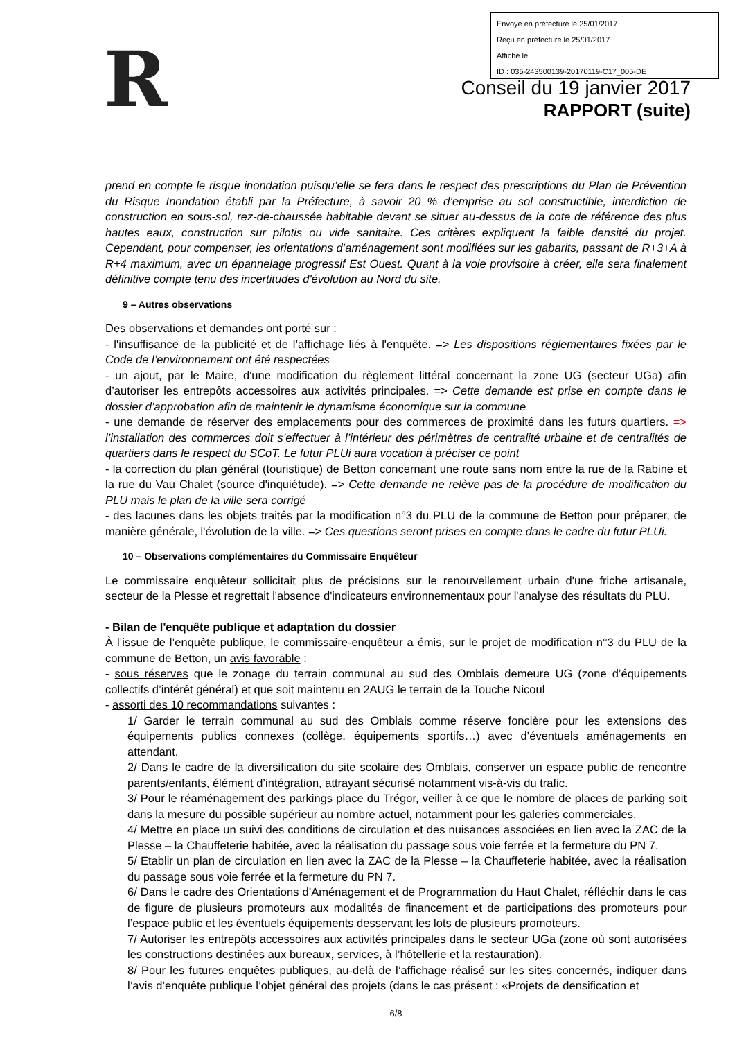Envoyé en préfecture le 25/01/2017
Reçu en préfecture le 25/01/2017
Affiché le
ID : 035-243500139-20170119-C17_005-DE
R
Conseil du 19 janvier 2017
RAPPORT (suite)
prend en compte le risque inondation puisqu’elle se fera dans le respect des prescriptions du Plan de Prévention du Risque Inondation établi par la Préfecture, à savoir 20 % d’emprise au sol constructible, interdiction de construction en sous-sol, rez-de-chaussée habitable devant se situer au-dessus de la cote de référence des plus hautes eaux, construction sur pilotis ou vide sanitaire. Ces critères expliquent la faible densité du projet. Cependant, pour compenser, les orientations d’aménagement sont modifiées sur les gabarits, passant de R+3+A à R+4 maximum, avec un épannelage progressif Est Ouest. Quant à la voie provisoire à créer, elle sera finalement définitive compte tenu des incertitudes d'évolution au Nord du site.
9 – Autres observations
Des observations et demandes ont porté sur :
- l'insuffisance de la publicité et de l’affichage liés à l'enquête. => Les dispositions réglementaires fixées par le Code de l’environnement ont été respectées
- un ajout, par le Maire, d'une modification du règlement littéral concernant la zone UG (secteur UGa) afin d’autoriser les entrepôts accessoires aux activités principales. => Cette demande est prise en compte dans le dossier d’approbation afin de maintenir le dynamisme économique sur la commune
- une demande de réserver des emplacements pour des commerces de proximité dans les futurs quartiers. => l’installation des commerces doit s’effectuer à l’intérieur des périmètres de centralité urbaine et de centralités de quartiers dans le respect du SCoT. Le futur PLUi aura vocation à préciser ce point
- la correction du plan général (touristique) de Betton concernant une route sans nom entre la rue de la Rabine et la rue du Vau Chalet (source d'inquiétude). => Cette demande ne relève pas de la procédure de modification du PLU mais le plan de la ville sera corrigé
- des lacunes dans les objets traités par la modification n°3 du PLU de la commune de Betton pour préparer, de manière générale, l'évolution de la ville. => Ces questions seront prises en compte dans le cadre du futur PLUi.
10 – Observations complémentaires du Commissaire Enquêteur
Le commissaire enquêteur sollicitait plus de précisions sur le renouvellement urbain d'une friche artisanale, secteur de la Plesse et regrettait l'absence d'indicateurs environnementaux pour l'analyse des résultats du PLU.
- Bilan de l'enquête publique et adaptation du dossier
À l’issue de l’enquête publique, le commissaire-enquêteur a émis, sur le projet de modification n°3 du PLU de la commune de Betton, un avis favorable :
- sous réserves que le zonage du terrain communal au sud des Omblais demeure UG (zone d’équipements collectifs d’intérêt général) et que soit maintenu en 2AUG le terrain de la Touche Nicoul
- assorti des 10 recommandations suivantes :
1/ Garder le terrain communal au sud des Omblais comme réserve foncière pour les extensions des équipements publics connexes (collège, équipements sportifs…) avec d’éventuels aménagements en attendant.
2/ Dans le cadre de la diversification du site scolaire des Omblais, conserver un espace public de rencontre parents/enfants, élément d’intégration, attrayant sécurisé notamment vis-à-vis du trafic.
3/ Pour le réaménagement des parkings place du Trégor, veiller à ce que le nombre de places de parking soit dans la mesure du possible supérieur au nombre actuel, notamment pour les galeries commerciales.
4/ Mettre en place un suivi des conditions de circulation et des nuisances associées en lien avec la ZAC de la Plesse – la Chauffeterie habitée, avec la réalisation du passage sous voie ferrée et la fermeture du PN 7.
5/ Etablir un plan de circulation en lien avec la ZAC de la Plesse – la Chauffeterie habitée, avec la réalisation du passage sous voie ferrée et la fermeture du PN 7.
6/ Dans le cadre des Orientations d’Aménagement et de Programmation du Haut Chalet, réfléchir dans le cas de figure de plusieurs promoteurs aux modalités de financement et de participations des promoteurs pour l’espace public et les éventuels équipements desservant les lots de plusieurs promoteurs.
7/ Autoriser les entrepôts accessoires aux activités principales dans le secteur UGa (zone où sont autorisées les constructions destinées aux bureaux, services, à l’hôtellerie et la restauration).
8/ Pour les futures enquêtes publiques, au-delà de l’affichage réalisé sur les sites concernés, indiquer dans l’avis d’enquête publique l’objet général des projets (dans le cas présent : «Projets de densification et
6/8